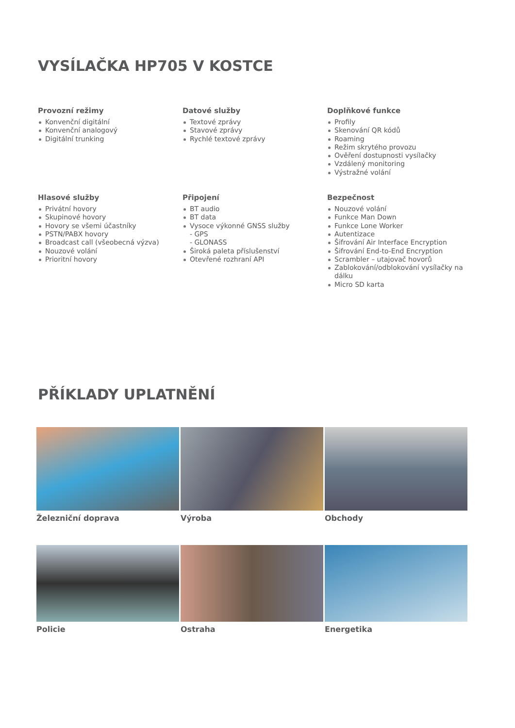VYSÍLAČKA HP705 V KOSTCE
Provozní režimy
Konvenční digitální
Konvenční analogový
Digitální trunking
Datové služby
Textové zprávy
Stavové zprávy
Rychlé textové zprávy
Doplňkové funkce
Profily
Skenování QR kódů
Roaming
Režim skrytého provozu
Ověření dostupnosti vysílačky
Vzdálený monitoring
Výstražné volání
Hlasové služby
Privátní hovory
Skupinové hovory
Hovory se všemi účastníky
PSTN/PABX hovory
Broadcast call (všeobecná výzva)
Nouzové volání
Prioritní hovory
Připojení
BT audio
BT data
Vysoce výkonné GNSS služby
- GPS
- GLONASS
Široká paleta příslušenství
Otevřené rozhraní API
Bezpečnost
Nouzové volání
Funkce Man Down
Funkce Lone Worker
Autentizace
Šifrování Air Interface Encryption
Šifrování End-to-End Encryption
Scrambler – utajovač hovorů
Zablokování/odblokování vysílačky na dálku
Micro SD karta
PŘÍKLADY UPLATNĚNÍ
Železniční doprava
Výroba
Obchody
Policie
Ostraha
Energetika